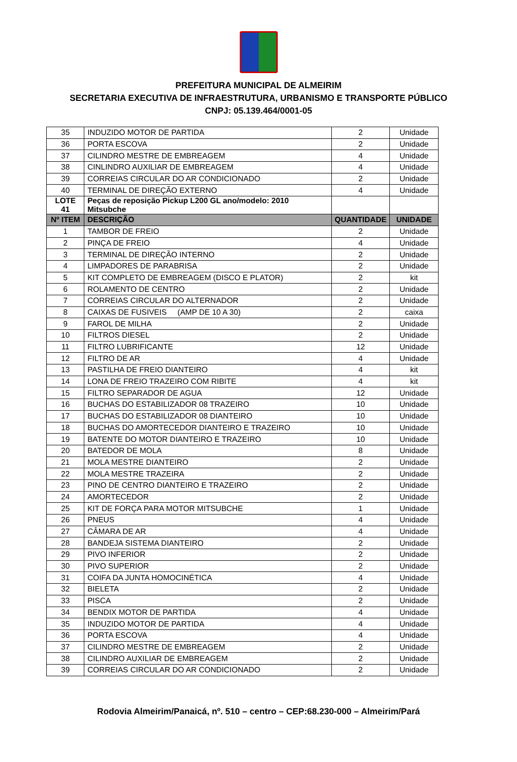PREFEITURA MUNICIPAL DE ALMEIRIM
SECRETARIA EXECUTIVA DE INFRAESTRUTURA, URBANISMO E TRANSPORTE PÚBLICO
CNPJ: 05.139.464/0001-05
| 35 | INDUZIDO MOTOR DE PARTIDA | 2 | Unidade |
| 36 | PORTA ESCOVA | 2 | Unidade |
| 37 | CILINDRO MESTRE DE EMBREAGEM | 4 | Unidade |
| 38 | CINLINDRO AUXILIAR DE EMBREAGEM | 4 | Unidade |
| 39 | CORREIAS CIRCULAR DO AR CONDICIONADO | 2 | Unidade |
| 40 | TERMINAL DE DIREÇÃO EXTERNO | 4 | Unidade |
| LOTE 41 | Peças de reposição Pickup L200 GL ano/modelo: 2010 Mitsubche | | |
| Nº ITEM | DESCRIÇÃO | QUANTIDADE | UNIDADE |
| 1 | TAMBOR DE FREIO | 2 | Unidade |
| 2 | PINÇA DE FREIO | 4 | Unidade |
| 3 | TERMINAL DE DIREÇÃO INTERNO | 2 | Unidade |
| 4 | LIMPADORES DE PARABRISA | 2 | Unidade |
| 5 | KIT COMPLETO DE EMBREAGEM (DISCO E PLATOR) | 2 | kit |
| 6 | ROLAMENTO DE CENTRO | 2 | Unidade |
| 7 | CORREIAS CIRCULAR DO ALTERNADOR | 2 | Unidade |
| 8 | CAIXAS DE FUSIVEIS (AMP DE 10 A 30) | 2 | caixa |
| 9 | FAROL DE MILHA | 2 | Unidade |
| 10 | FILTROS DIESEL | 2 | Unidade |
| 11 | FILTRO LUBRIFICANTE | 12 | Unidade |
| 12 | FILTRO DE AR | 4 | Unidade |
| 13 | PASTILHA DE FREIO DIANTEIRO | 4 | kit |
| 14 | LONA DE FREIO TRAZEIRO COM RIBITE | 4 | kit |
| 15 | FILTRO SEPARADOR DE AGUA | 12 | Unidade |
| 16 | BUCHAS DO ESTABILIZADOR 08 TRAZEIRO | 10 | Unidade |
| 17 | BUCHAS DO ESTABILIZADOR 08 DIANTEIRO | 10 | Unidade |
| 18 | BUCHAS DO AMORTECEDOR DIANTEIRO E TRAZEIRO | 10 | Unidade |
| 19 | BATENTE DO MOTOR DIANTEIRO E TRAZEIRO | 10 | Unidade |
| 20 | BATEDOR DE MOLA | 8 | Unidade |
| 21 | MOLA MESTRE DIANTEIRO | 2 | Unidade |
| 22 | MOLA MESTRE TRAZEIRA | 2 | Unidade |
| 23 | PINO DE CENTRO DIANTEIRO E TRAZEIRO | 2 | Unidade |
| 24 | AMORTECEDOR | 2 | Unidade |
| 25 | KIT DE FORÇA PARA MOTOR MITSUBCHE | 1 | Unidade |
| 26 | PNEUS | 4 | Unidade |
| 27 | CÂMARA DE AR | 4 | Unidade |
| 28 | BANDEJA SISTEMA DIANTEIRO | 2 | Unidade |
| 29 | PIVO INFERIOR | 2 | Unidade |
| 30 | PIVO SUPERIOR | 2 | Unidade |
| 31 | COIFA DA JUNTA HOMOCINÉTICA | 4 | Unidade |
| 32 | BIELETA | 2 | Unidade |
| 33 | PISCA | 2 | Unidade |
| 34 | BENDIX MOTOR DE PARTIDA | 4 | Unidade |
| 35 | INDUZIDO MOTOR DE PARTIDA | 4 | Unidade |
| 36 | PORTA ESCOVA | 4 | Unidade |
| 37 | CILINDRO MESTRE DE EMBREAGEM | 2 | Unidade |
| 38 | CILINDRO AUXILIAR DE EMBREAGEM | 2 | Unidade |
| 39 | CORREIAS CIRCULAR DO AR CONDICIONADO | 2 | Unidade |
Rodovia Almeirim/Panaicá, nº. 510 – centro – CEP:68.230-000 – Almeirim/Pará